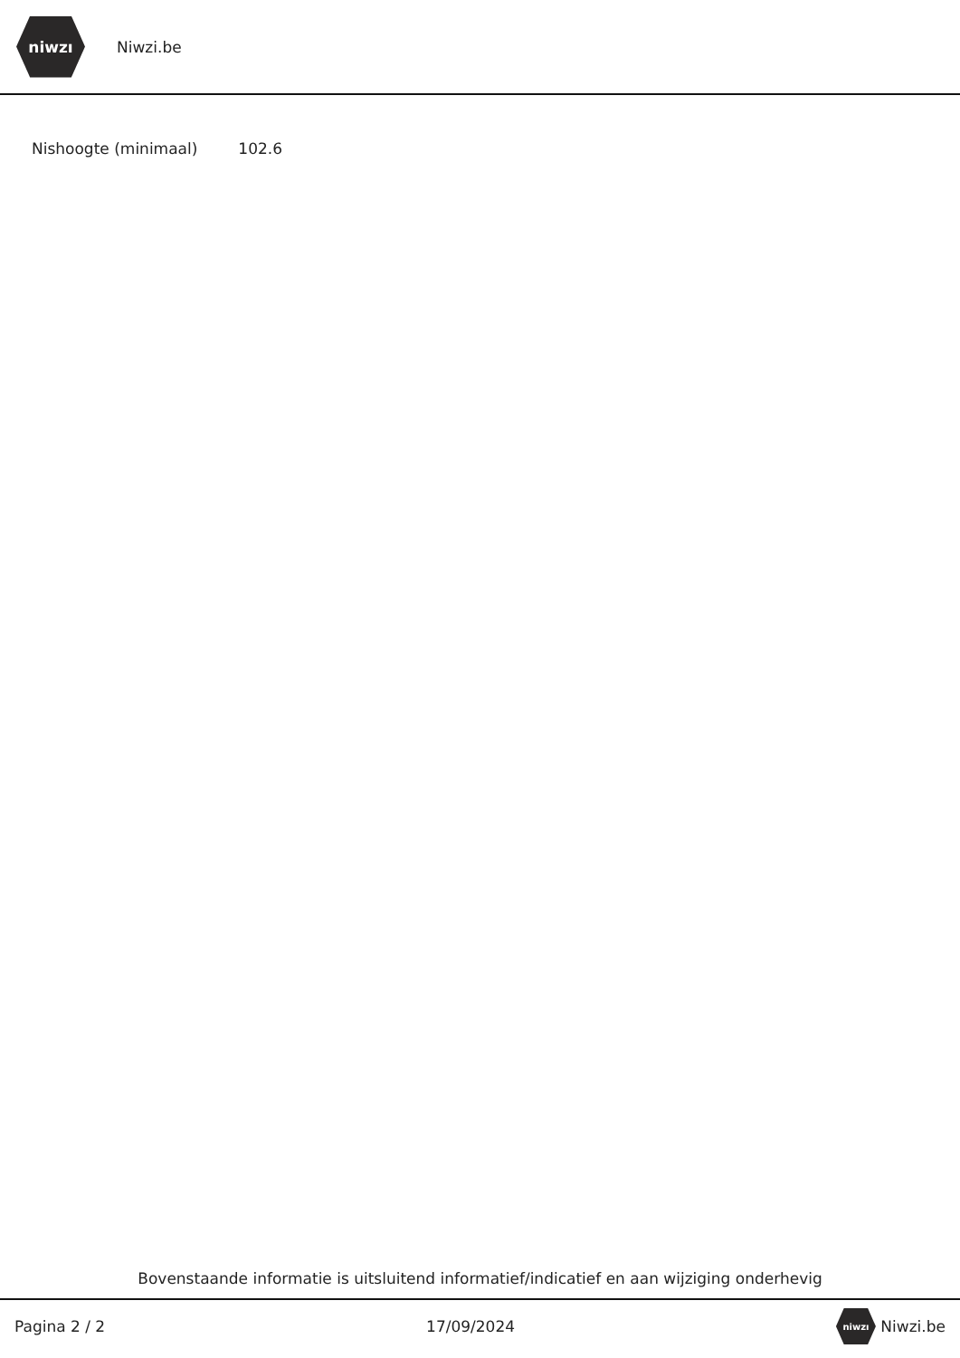niwzı
Niwzi.be
| Nishoogte (minimaal) | 102.6 |
Bovenstaande informatie is uitsluitend informatief/indicatief en aan wijziging onderhevig
Pagina 2 / 2 17/09/2024 niwzı Niwzi.be